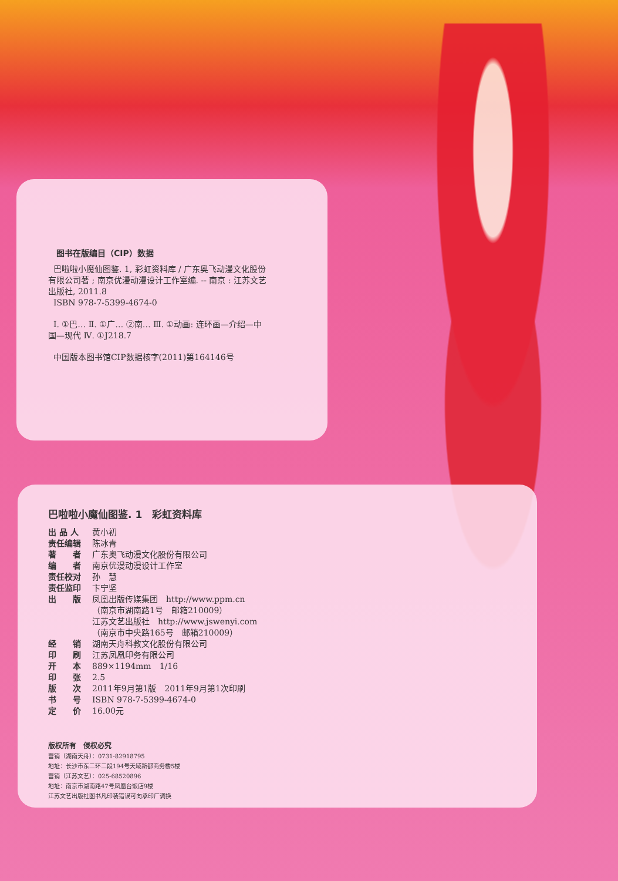图书在版编目（CIP）数据
巴啦啦小魔仙图鉴. 1, 彩虹资料库 / 广东奥飞动漫文化股份有限公司著 ; 南京优漫动漫设计工作室编. -- 南京 : 江苏文艺出版社, 2011.8
ISBN 978-7-5399-4674-0
Ⅰ. ①巴… Ⅱ. ①广… ②南… Ⅲ. ①动画: 连环画—介绍—中国—现代 Ⅳ. ①J218.7
中国版本图书馆CIP数据核字(2011)第164146号
巴啦啦小魔仙图鉴. 1　彩虹资料库
| 出 品 人 | 黄小初 |
| 责任编辑 | 陈冰青 |
| 著 者 | 广东奥飞动漫文化股份有限公司 |
| 编 者 | 南京优漫动漫设计工作室 |
| 责任校对 | 孙 慧 |
| 责任监印 | 卞宁坚 |
| 出 版 | 凤凰出版传媒集团 http://www.ppm.cn （南京市湖南路1号 邮箱210009） 江苏文艺出版社 http://www.jswenyi.com （南京市中央路165号 邮箱210009） |
| 经 销 | 湖南天舟科教文化股份有限公司 |
| 印 刷 | 江苏凤凰印务有限公司 |
| 开 本 | 889×1194mm 1/16 |
| 印 张 | 2.5 |
| 版 次 | 2011年9月第1版 2011年9月第1次印刷 |
| 书 号 | ISBN 978-7-5399-4674-0 |
| 定 价 | 16.00元 |
版权所有　侵权必究
营销（湖南天舟）：0731-82918795
地址：长沙市东二环二段194号天域新都商务楼5楼
营销（江苏文艺）：025-68520896
地址：南京市湖南路47号凤凰台饭店9楼
江苏文艺出版社图书凡印装错误可向承印厂调换